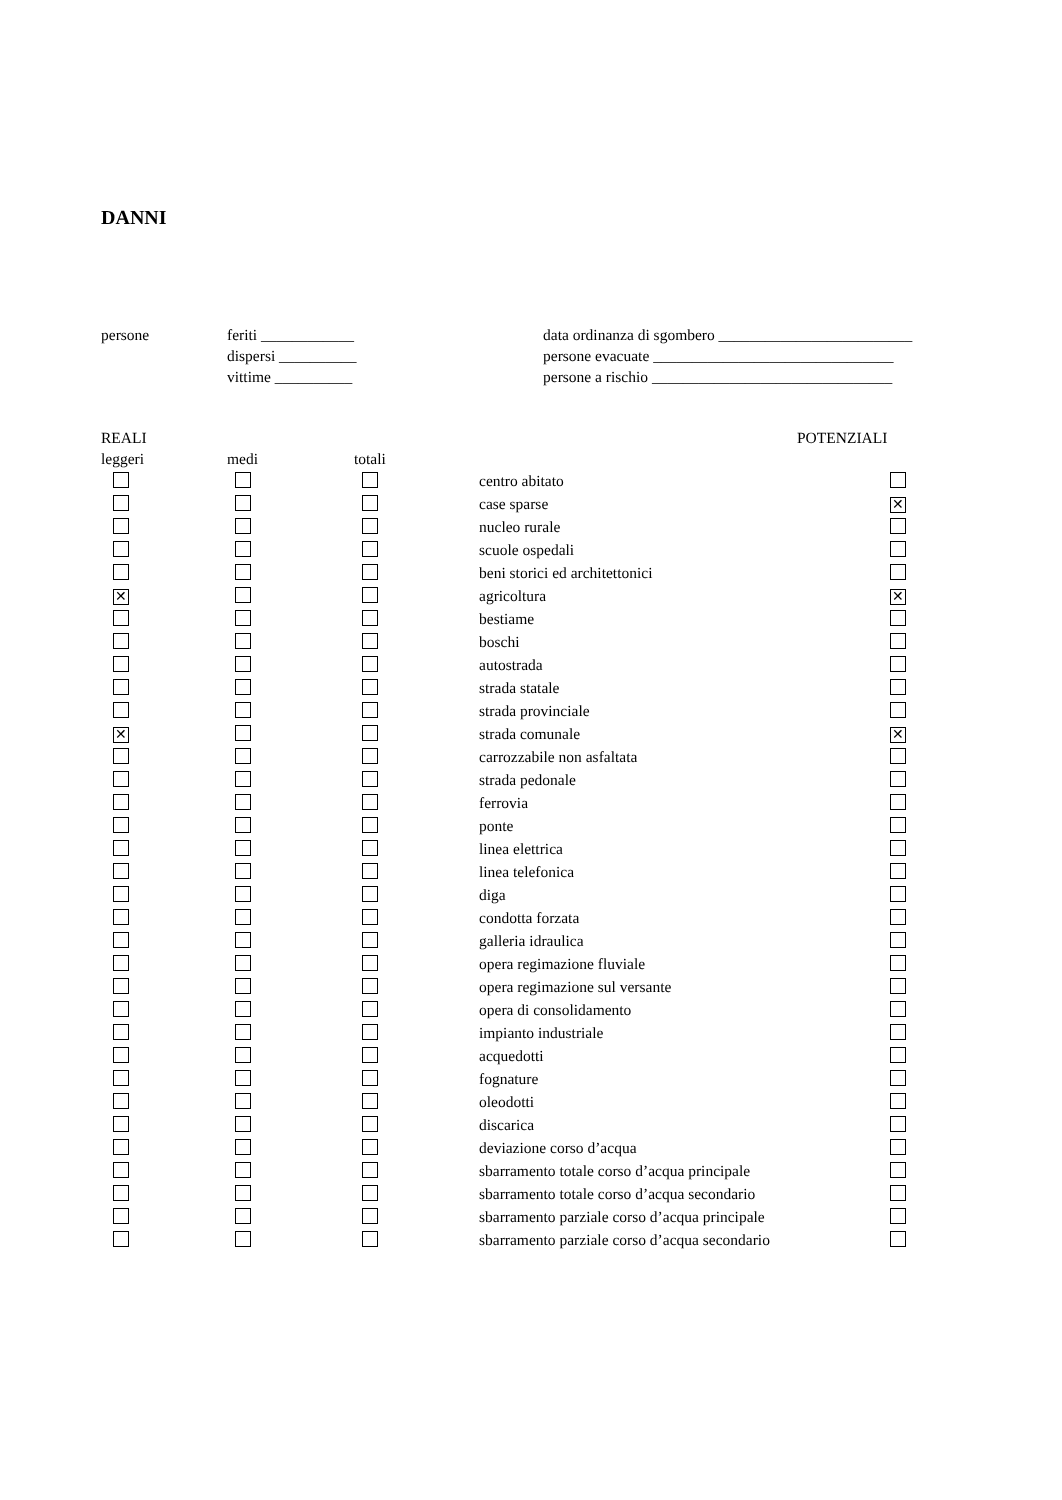DANNI
persone feriti ____________
dispersi __________
vittime __________
data ordinanza di sgombero _________________________
persone evacuate _______________________________
persone a rischio _______________________________
| REALI | | | | POTENZIALI |
| leggeri | medi | totali | | |
| | | | centro abitato | |
| | | | case sparse | ✕ |
| | | | nucleo rurale | |
| | | | scuole ospedali | |
| | | | beni storici ed architettonici | |
| ✕ | | | agricoltura | ✕ |
| | | | bestiame | |
| | | | boschi | |
| | | | autostrada | |
| | | | strada statale | |
| | | | strada provinciale | |
| ✕ | | | strada comunale | ✕ |
| | | | carrozzabile non asfaltata | |
| | | | strada pedonale | |
| | | | ferrovia | |
| | | | ponte | |
| | | | linea elettrica | |
| | | | linea telefonica | |
| | | | diga | |
| | | | condotta forzata | |
| | | | galleria idraulica | |
| | | | opera regimazione fluviale | |
| | | | opera regimazione sul versante | |
| | | | opera di consolidamento | |
| | | | impianto industriale | |
| | | | acquedotti | |
| | | | fognature | |
| | | | oleodotti | |
| | | | discarica | |
| | | | deviazione corso d’acqua | |
| | | | sbarramento totale corso d’acqua principale | |
| | | | sbarramento totale corso d’acqua secondario | |
| | | | sbarramento parziale corso d’acqua principale | |
| | | | sbarramento parziale corso d’acqua secondario | |